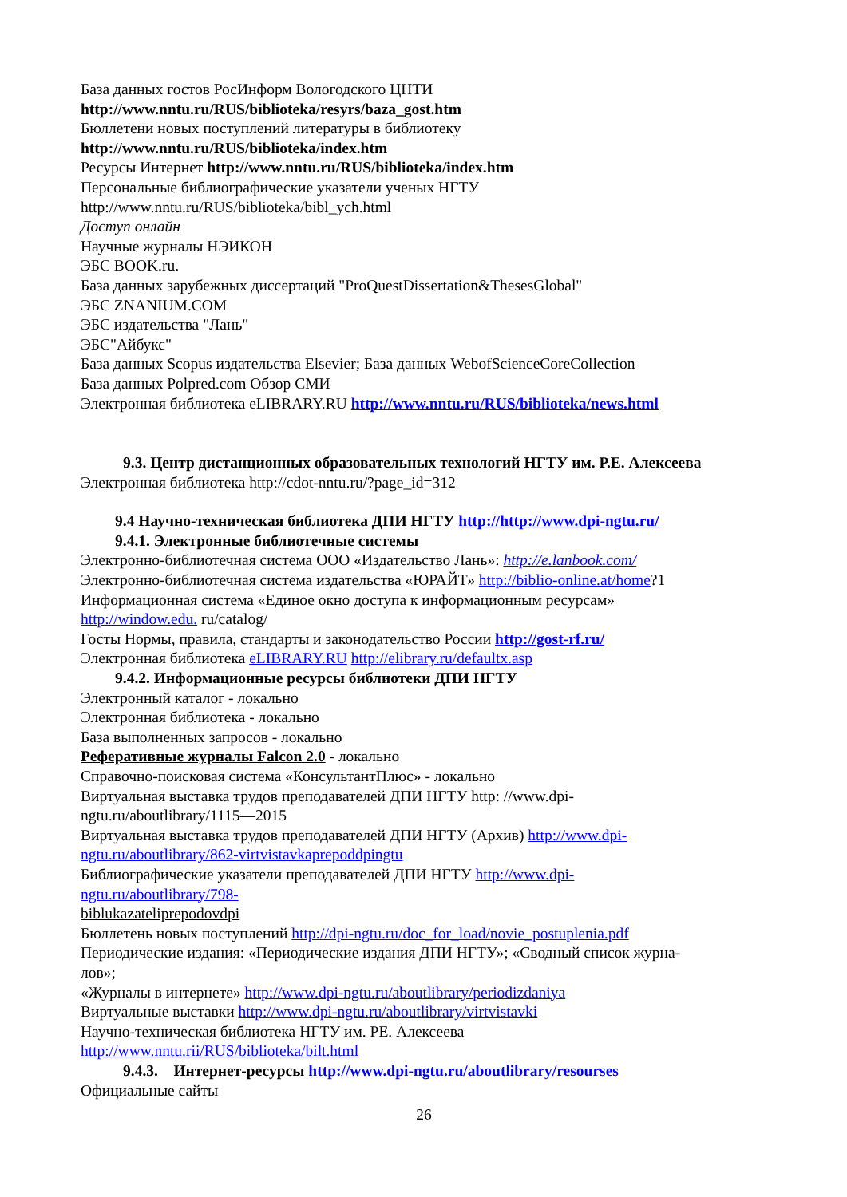База данных гостов РосИнформ Вологодского ЦНТИ
http://www.nntu.ru/RUS/biblioteka/resyrs/baza_gost.htm
Бюллетени новых поступлений литературы в библиотеку
http://www.nntu.ru/RUS/biblioteka/index.htm
Ресурсы Интернет http://www.nntu.ru/RUS/biblioteka/index.htm
Персональные библиографические указатели ученых НГТУ
http://www.nntu.ru/RUS/biblioteka/bibl_ych.html
Доступ онлайн
Научные журналы НЭИКОН
ЭБС BOOK.ru.
База данных зарубежных диссертаций "ProQuestDissertation&ThesesGlobal"
ЭБС ZNANIUM.COM
ЭБС издательства "Лань"
ЭБС"Айбукс"
База данных Scopus издательства Elsevier; База данных WebofScienceCoreCollection
База данных Polpred.com Обзор СМИ
Электронная библиотека eLIBRARY.RU http://www.nntu.ru/RUS/biblioteka/news.html
9.3. Центр дистанционных образовательных технологий НГТУ им. Р.Е. Алексеева
Электронная библиотека http://cdot-nntu.ru/?page_id=312
9.4 Научно-техническая библиотека ДПИ НГТУ http://http://www.dpi-ngtu.ru/
9.4.1. Электронные библиотечные системы
Электронно-библиотечная система ООО «Издательство Лань»: http://e.lanbook.com/
Электронно-библиотечная система издательства «ЮРАЙТ» http://biblio-online.at/home?1
Информационная система «Единое окно доступа к информационным ресурсам»
http://window.edu. ru/catalog/
Госты Нормы, правила, стандарты и законодательство России http://gost-rf.ru/
Электронная библиотека eLIBRARY.RU http://elibrary.ru/defaultx.asp
9.4.2. Информационные ресурсы библиотеки ДПИ НГТУ
Электронный каталог - локально
Электронная библиотека - локально
База выполненных запросов - локально
Реферативные журналы Falcon 2.0 - локально
Справочно-поисковая система «КонсультантПлюс» - локально
Виртуальная выставка трудов преподавателей ДПИ НГТУ http: //www.dpi-
ngtu.ru/aboutlibrary/1115—2015
Виртуальная выставка трудов преподавателей ДПИ НГТУ (Архив) http://www.dpi-
ngtu.ru/aboutlibrary/862-virtvistavkaprepoddpingtu
Библиографические указатели преподавателей ДПИ НГТУ http://www.dpi-
ngtu.ru/aboutlibrary/798-
biblukazateliprepodovdpi
Бюллетень новых поступлений http://dpi-ngtu.ru/doc_for_load/novie_postuplenia.pdf
Периодические издания: «Периодические издания ДПИ НГТУ»; «Сводный список журна-
лов»;
«Журналы в интернете» http://www.dpi-ngtu.ru/aboutlibrary/periodizdaniya
Виртуальные выставки http://www.dpi-ngtu.ru/aboutlibrary/virtvistavki
Научно-техническая библиотека НГТУ им. РЕ. Алексеева
http://www.nntu.rii/RUS/biblioteka/bilt.html
9.4.3. Интернет-ресурсы http://www.dpi-ngtu.ru/aboutlibrary/resourses
Официальные сайты
26